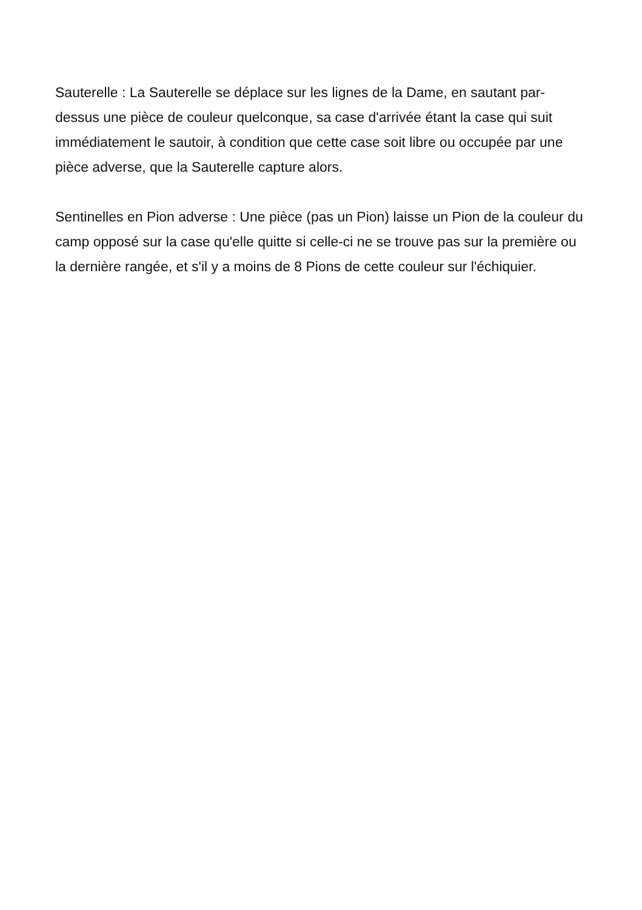Sauterelle : La Sauterelle se déplace sur les lignes de la Dame, en sautant par-dessus une pièce de couleur quelconque, sa case d'arrivée étant la case qui suit immédiatement le sautoir, à condition que cette case soit libre ou occupée par une pièce adverse, que la Sauterelle capture alors.
Sentinelles en Pion adverse : Une pièce (pas un Pion) laisse un Pion de la couleur du camp opposé sur la case qu'elle quitte si celle-ci ne se trouve pas sur la première ou la dernière rangée, et s'il y a moins de 8 Pions de cette couleur sur l'échiquier.